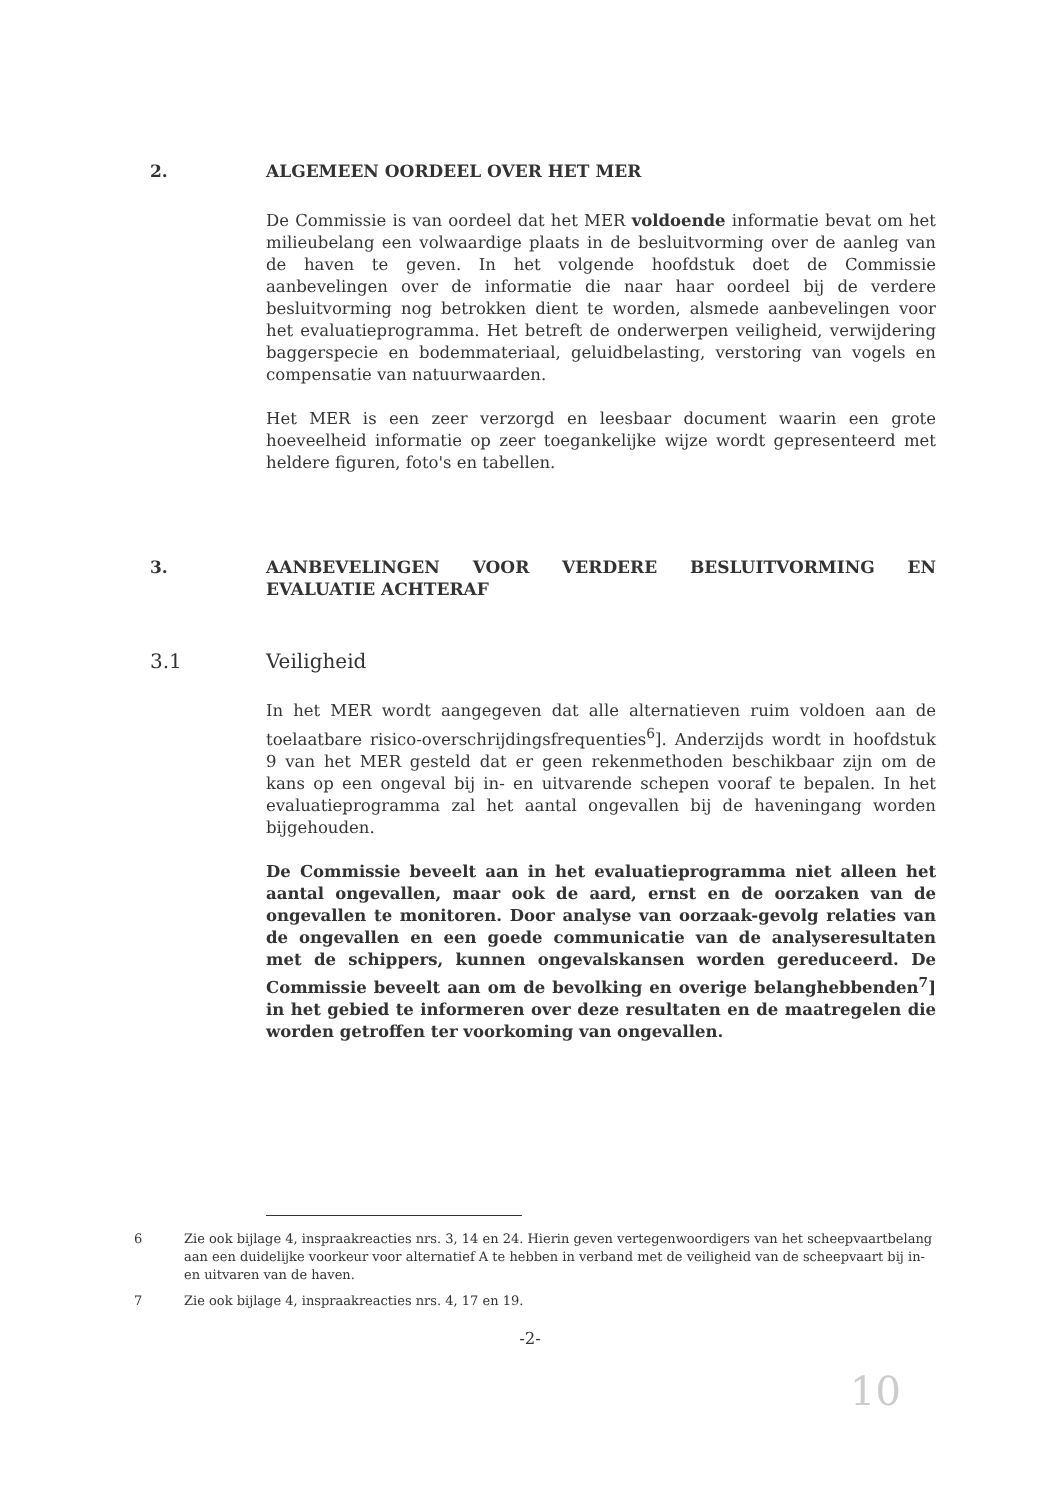2. ALGEMEEN OORDEEL OVER HET MER
De Commissie is van oordeel dat het MER voldoende informatie bevat om het milieubelang een volwaardige plaats in de besluitvorming over de aanleg van de haven te geven. In het volgende hoofdstuk doet de Commissie aanbevelingen over de informatie die naar haar oordeel bij de verdere besluitvorming nog betrokken dient te worden, alsmede aanbevelingen voor het evaluatieprogramma. Het betreft de onderwerpen veiligheid, verwijdering baggerspecie en bodemmateriaal, geluidbelasting, verstoring van vogels en compensatie van natuurwaarden.
Het MER is een zeer verzorgd en leesbaar document waarin een grote hoeveelheid informatie op zeer toegankelijke wijze wordt gepresenteerd met heldere figuren, foto's en tabellen.
3. AANBEVELINGEN VOOR VERDERE BESLUITVORMING EN EVALUATIE ACHTERAF
3.1 Veiligheid
In het MER wordt aangegeven dat alle alternatieven ruim voldoen aan de toelaatbare risico-overschrijdingsfrequenties<sup>6</sup>]. Anderzijds wordt in hoofdstuk 9 van het MER gesteld dat er geen rekenmethoden beschikbaar zijn om de kans op een ongeval bij in- en uitvarende schepen vooraf te bepalen. In het evaluatieprogramma zal het aantal ongevallen bij de haveningang worden bijgehouden.
De Commissie beveelt aan in het evaluatieprogramma niet alleen het aantal ongevallen, maar ook de aard, ernst en de oorzaken van de ongevallen te monitoren. Door analyse van oorzaak-gevolg relaties van de ongevallen en een goede communicatie van de analyseresultaten met de schippers, kunnen ongevalskansen worden gereduceerd. De Commissie beveelt aan om de bevolking en overige belanghebbenden<sup>7</sup>] in het gebied te informeren over deze resultaten en de maatregelen die worden getroffen ter voorkoming van ongevallen.
6 Zie ook bijlage 4, inspraakreacties nrs. 3, 14 en 24. Hierin geven vertegenwoordigers van het scheepvaartbelang aan een duidelijke voorkeur voor alternatief A te hebben in verband met de veiligheid van de scheepvaart bij in- en uitvaren van de haven.
7 Zie ook bijlage 4, inspraakreacties nrs. 4, 17 en 19.
-2-
10